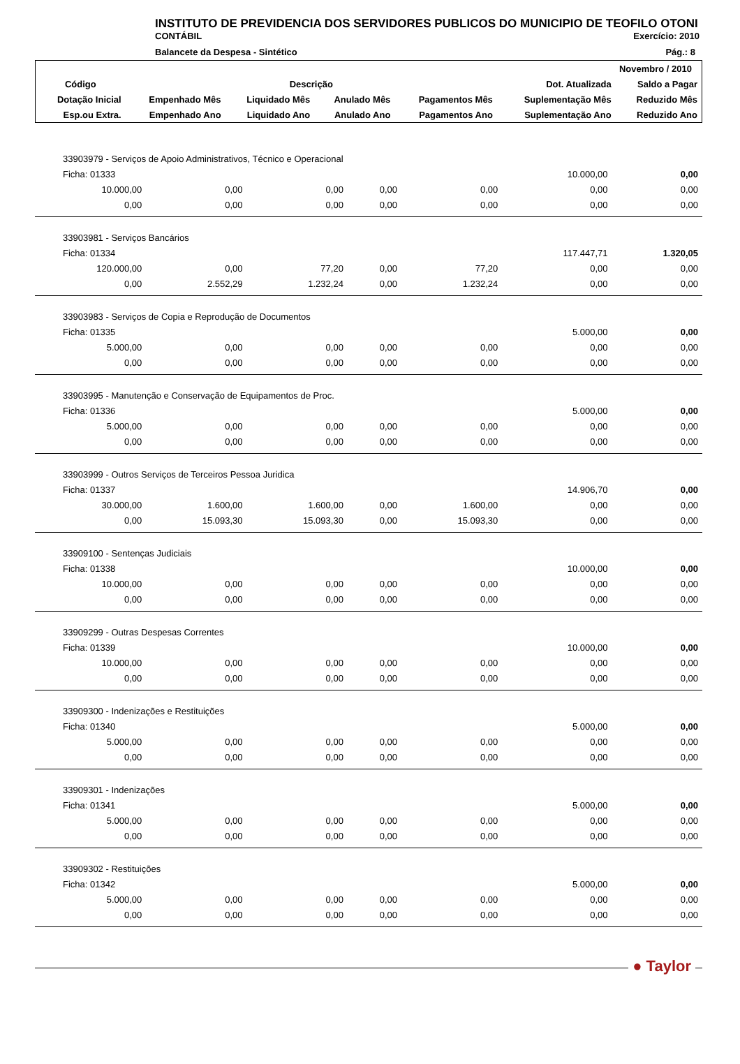INSTITUTO DE PREVIDENCIA DOS SERVIDORES PUBLICOS DO MUNICIPIO DE TEOFILO OTONI
CONTÁBIL Exercício: 2010
Balancete da Despesa - Sintético Pág.: 8
| Novembro / 2010 | | | | | | |
| --- | --- | --- | --- | --- | --- | --- |
| Código | Descrição | | | | Dot. Atualizada | Saldo a Pagar |
| Dotação Inicial | Empenhado Mês | Liquidado Mês | Anulado Mês | Pagamentos Mês | Suplementação Mês | Reduzido Mês |
| Esp.ou Extra. | Empenhado Ano | Liquidado Ano | Anulado Ano | Pagamentos Ano | Suplementação Ano | Reduzido Ano |
| 33903979 - Serviços de Apoio Administrativos, Técnico e Operacional | | | | | | |
| Ficha: 01333 | | | | | 10.000,00 | 0,00 |
| 10.000,00 | 0,00 | 0,00 | 0,00 | 0,00 | 0,00 | 0,00 |
| 0,00 | 0,00 | 0,00 | 0,00 | 0,00 | 0,00 | 0,00 |
| 33903981 - Serviços Bancários | | | | | | |
| Ficha: 01334 | | | | | 117.447,71 | 1.320,05 |
| 120.000,00 | 0,00 | 77,20 | 0,00 | 77,20 | 0,00 | 0,00 |
| 0,00 | 2.552,29 | 1.232,24 | 0,00 | 1.232,24 | 0,00 | 0,00 |
| 33903983 - Serviços de Copia e Reprodução de Documentos | | | | | | |
| Ficha: 01335 | | | | | 5.000,00 | 0,00 |
| 5.000,00 | 0,00 | 0,00 | 0,00 | 0,00 | 0,00 | 0,00 |
| 0,00 | 0,00 | 0,00 | 0,00 | 0,00 | 0,00 | 0,00 |
| 33903995 - Manutenção e Conservação de Equipamentos de Proc. | | | | | | |
| Ficha: 01336 | | | | | 5.000,00 | 0,00 |
| 5.000,00 | 0,00 | 0,00 | 0,00 | 0,00 | 0,00 | 0,00 |
| 0,00 | 0,00 | 0,00 | 0,00 | 0,00 | 0,00 | 0,00 |
| 33903999 - Outros Serviços de Terceiros Pessoa Juridica | | | | | | |
| Ficha: 01337 | | | | | 14.906,70 | 0,00 |
| 30.000,00 | 1.600,00 | 1.600,00 | 0,00 | 1.600,00 | 0,00 | 0,00 |
| 0,00 | 15.093,30 | 15.093,30 | 0,00 | 15.093,30 | 0,00 | 0,00 |
| 33909100 - Sentenças Judiciais | | | | | | |
| Ficha: 01338 | | | | | 10.000,00 | 0,00 |
| 10.000,00 | 0,00 | 0,00 | 0,00 | 0,00 | 0,00 | 0,00 |
| 0,00 | 0,00 | 0,00 | 0,00 | 0,00 | 0,00 | 0,00 |
| 33909299 - Outras Despesas Correntes | | | | | | |
| Ficha: 01339 | | | | | 10.000,00 | 0,00 |
| 10.000,00 | 0,00 | 0,00 | 0,00 | 0,00 | 0,00 | 0,00 |
| 0,00 | 0,00 | 0,00 | 0,00 | 0,00 | 0,00 | 0,00 |
| 33909300 - Indenizações e Restituições | | | | | | |
| Ficha: 01340 | | | | | 5.000,00 | 0,00 |
| 5.000,00 | 0,00 | 0,00 | 0,00 | 0,00 | 0,00 | 0,00 |
| 0,00 | 0,00 | 0,00 | 0,00 | 0,00 | 0,00 | 0,00 |
| 33909301 - Indenizações | | | | | | |
| Ficha: 01341 | | | | | 5.000,00 | 0,00 |
| 5.000,00 | 0,00 | 0,00 | 0,00 | 0,00 | 0,00 | 0,00 |
| 0,00 | 0,00 | 0,00 | 0,00 | 0,00 | 0,00 | 0,00 |
| 33909302 - Restituições | | | | | | |
| Ficha: 01342 | | | | | 5.000,00 | 0,00 |
| 5.000,00 | 0,00 | 0,00 | 0,00 | 0,00 | 0,00 | 0,00 |
| 0,00 | 0,00 | 0,00 | 0,00 | 0,00 | 0,00 | 0,00 |
● Taylor